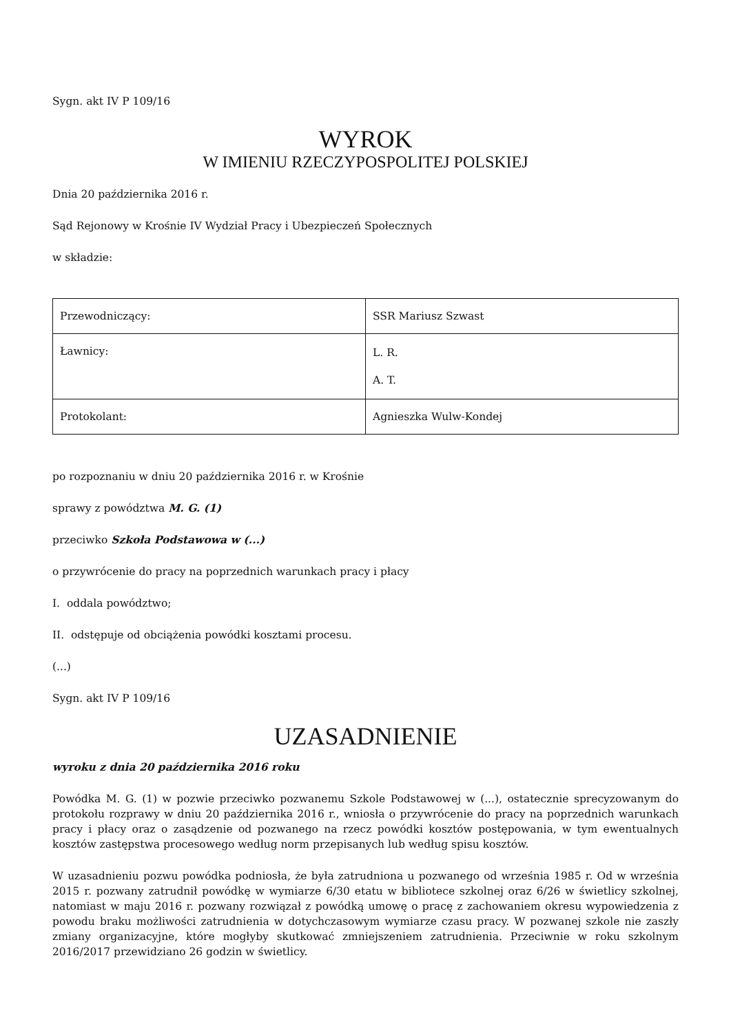Sygn. akt IV P 109/16
WYROK
W IMIENIU RZECZYPOSPOLITEJ POLSKIEJ
Dnia 20 października 2016 r.
Sąd Rejonowy w Krośnie IV Wydział Pracy i Ubezpieczeń Społecznych
w składzie:
| Przewodniczący: | SSR Mariusz Szwast |
| Ławnicy: | L. R. A. T. |
| Protokolant: | Agnieszka Wulw-Kondej |
po rozpoznaniu w dniu 20 października 2016 r. w Krośnie
sprawy z powództwa M. G. (1)
przeciwko Szkoła Podstawowa w (...)
o przywrócenie do pracy na poprzednich warunkach pracy i płacy
I. oddala powództwo;
II. odstępuje od obciążenia powódki kosztami procesu.
(...)
Sygn. akt IV P 109/16
UZASADNIENIE
wyroku z dnia 20 października 2016 roku
Powódka M. G. (1) w pozwie przeciwko pozwanemu Szkole Podstawowej w (...), ostatecznie sprecyzowanym do protokołu rozprawy w dniu 20 października 2016 r., wniosła o przywrócenie do pracy na poprzednich warunkach pracy i płacy oraz o zasądzenie od pozwanego na rzecz powódki kosztów postępowania, w tym ewentualnych kosztów zastępstwa procesowego według norm przepisanych lub według spisu kosztów.
W uzasadnieniu pozwu powódka podniosła, że była zatrudniona u pozwanego od września 1985 r. Od w września 2015 r. pozwany zatrudnił powódkę w wymiarze 6/30 etatu w bibliotece szkolnej oraz 6/26 w świetlicy szkolnej, natomiast w maju 2016 r. pozwany rozwiązał z powódką umowę o pracę z zachowaniem okresu wypowiedzenia z powodu braku możliwości zatrudnienia w dotychczasowym wymiarze czasu pracy. W pozwanej szkole nie zaszły zmiany organizacyjne, które mogłyby skutkować zmniejszeniem zatrudnienia. Przeciwnie w roku szkolnym 2016/2017 przewidziano 26 godzin w świetlicy.